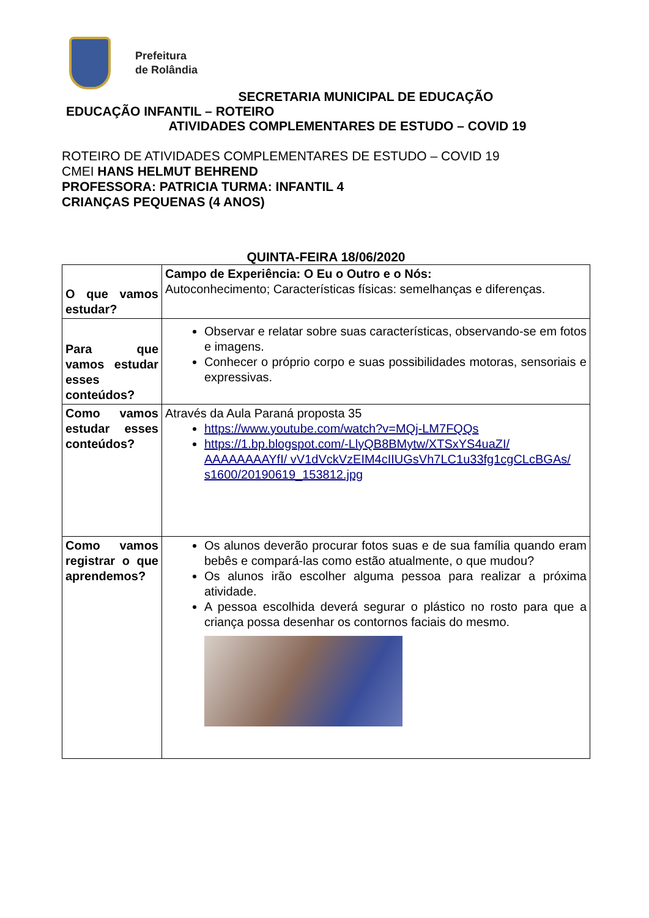Prefeitura
de Rolândia
SECRETARIA MUNICIPAL DE EDUCAÇÃO
EDUCAÇÃO INFANTIL – ROTEIRO
ATIVIDADES COMPLEMENTARES DE ESTUDO – COVID 19
ROTEIRO DE ATIVIDADES COMPLEMENTARES DE ESTUDO – COVID 19
CMEI HANS HELMUT BEHREND
PROFESSORA: PATRICIA TURMA: INFANTIL 4
CRIANÇAS PEQUENAS (4 ANOS)
QUINTA-FEIRA 18/06/2020
| O que vamos estudar? | Campo de Experiência: O Eu o Outro e o Nós: Autoconhecimento; Características físicas: semelhanças e diferenças. |
| Para que vamos estudar esses conteúdos? | Observar e relatar sobre suas características, observando-se em fotos e imagens. Conhecer o próprio corpo e suas possibilidades motoras, sensoriais e expressivas. |
| Como vamos estudar esses conteúdos? | Através da Aula Paraná proposta 35 https://www.youtube.com/watch?v=MQj-LM7FQQs https://1.bp.blogspot.com/-LlyQB8BMytw/XTSxYS4uaZI/ AAAAAAAAYfI/ vV1dVckVzEIM4cIIUGsVh7LC1u33fg1cgCLcBGAs/ s1600/20190619_153812.jpg |
| Como vamos registrar o que aprendemos? | Os alunos deverão procurar fotos suas e de sua família quando eram bebês e compará-las como estão atualmente, o que mudou? Os alunos irão escolher alguma pessoa para realizar a próxima atividade. A pessoa escolhida deverá segurar o plástico no rosto para que a criança possa desenhar os contornos faciais do mesmo. |